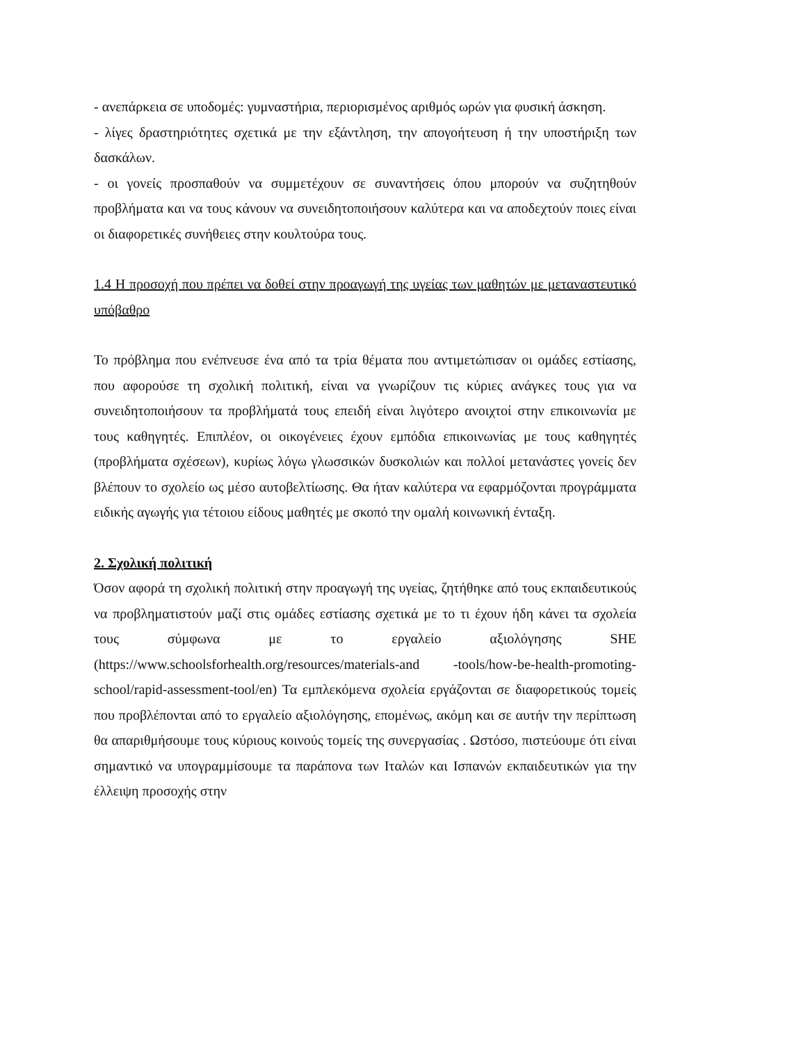- ανεπάρκεια σε υποδομές: γυμναστήρια, περιορισμένος αριθμός ωρών για φυσική άσκηση.
- λίγες δραστηριότητες σχετικά με την εξάντληση, την απογοήτευση ή την υποστήριξη των δασκάλων.
- οι γονείς προσπαθούν να συμμετέχουν σε συναντήσεις όπου μπορούν να συζητηθούν προβλήματα και να τους κάνουν να συνειδητοποιήσουν καλύτερα και να αποδεχτούν ποιες είναι οι διαφορετικές συνήθειες στην κουλτούρα τους.
1.4 Η προσοχή που πρέπει να δοθεί στην προαγωγή της υγείας των μαθητών με μεταναστευτικό υπόβαθρο
Το πρόβλημα που ενέπνευσε ένα από τα τρία θέματα που αντιμετώπισαν οι ομάδες εστίασης, που αφορούσε τη σχολική πολιτική, είναι να γνωρίζουν τις κύριες ανάγκες τους για να συνειδητοποιήσουν τα προβλήματά τους επειδή είναι λιγότερο ανοιχτοί στην επικοινωνία με τους καθηγητές. Επιπλέον, οι οικογένειες έχουν εμπόδια επικοινωνίας με τους καθηγητές (προβλήματα σχέσεων), κυρίως λόγω γλωσσικών δυσκολιών και πολλοί μετανάστες γονείς δεν βλέπουν το σχολείο ως μέσο αυτοβελτίωσης. Θα ήταν καλύτερα να εφαρμόζονται προγράμματα ειδικής αγωγής για τέτοιου είδους μαθητές με σκοπό την ομαλή κοινωνική ένταξη.
2. Σχολική πολιτική
Όσον αφορά τη σχολική πολιτική στην προαγωγή της υγείας, ζητήθηκε από τους εκπαιδευτικούς να προβληματιστούν μαζί στις ομάδες εστίασης σχετικά με το τι έχουν ήδη κάνει τα σχολεία τους σύμφωνα με το εργαλείο αξιολόγησης SHE (https://www.schoolsforhealth.org/resources/materials-and -tools/how-be-health-promoting-school/rapid-assessment-tool/en) Τα εμπλεκόμενα σχολεία εργάζονται σε διαφορετικούς τομείς που προβλέπονται από το εργαλείο αξιολόγησης, επομένως, ακόμη και σε αυτήν την περίπτωση θα απαριθμήσουμε τους κύριους κοινούς τομείς της συνεργασίας . Ωστόσο, πιστεύουμε ότι είναι σημαντικό να υπογραμμίσουμε τα παράπονα των Ιταλών και Ισπανών εκπαιδευτικών για την έλλειψη προσοχής στην